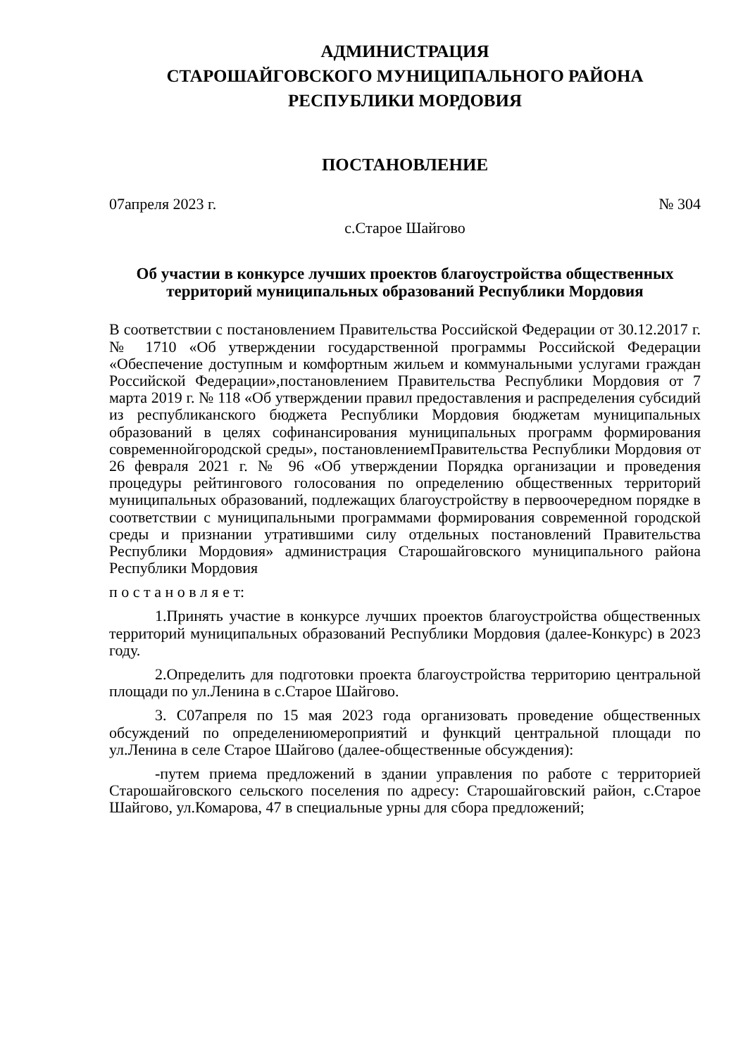АДМИНИСТРАЦИЯ
СТАРОШАЙГОВСКОГО МУНИЦИПАЛЬНОГО РАЙОНА
РЕСПУБЛИКИ МОРДОВИЯ
ПОСТАНОВЛЕНИЕ
07апреля 2023 г. № 304
с.Старое Шайгово
Об участии в конкурсе лучших проектов благоустройства общественных территорий муниципальных образований Республики Мордовия
В соответствии с постановлением Правительства Российской Федерации от 30.12.2017 г. № 1710 «Об утверждении государственной программы Российской Федерации «Обеспечение доступным и комфортным жильем и коммунальными услугами граждан Российской Федерации»,постановлением Правительства Республики Мордовия от 7 марта 2019 г. № 118 «Об утверждении правил предоставления и распределения субсидий из республиканского бюджета Республики Мордовия бюджетам муниципальных образований в целях софинансирования муниципальных программ формирования современнойгородской среды», постановлениемПравительства Республики Мордовия от 26 февраля 2021 г. № 96 «Об утверждении Порядка организации и проведения процедуры рейтингового голосования по определению общественных территорий муниципальных образований, подлежащих благоустройству в первоочередном порядке в соответствии с муниципальными программами формирования современной городской среды и признании утратившими силу отдельных постановлений Правительства Республики Мордовия» администрация Старошайговского муниципального района Республики Мордовия
п о с т а н о в л я е т:
1.Принять участие в конкурсе лучших проектов благоустройства общественных территорий муниципальных образований Республики Мордовия (далее-Конкурс) в 2023 году.
2.Определить для подготовки проекта благоустройства территорию центральной площади по ул.Ленина в с.Старое Шайгово.
3. С07апреля по 15 мая 2023 года организовать проведение общественных обсуждений по определениюмероприятий и функций центральной площади по ул.Ленина в селе Старое Шайгово (далее-общественные обсуждения):
-путем приема предложений в здании управления по работе с территорией Старошайговского сельского поселения по адресу: Старошайговский район, с.Старое Шайгово, ул.Комарова, 47 в специальные урны для сбора предложений;